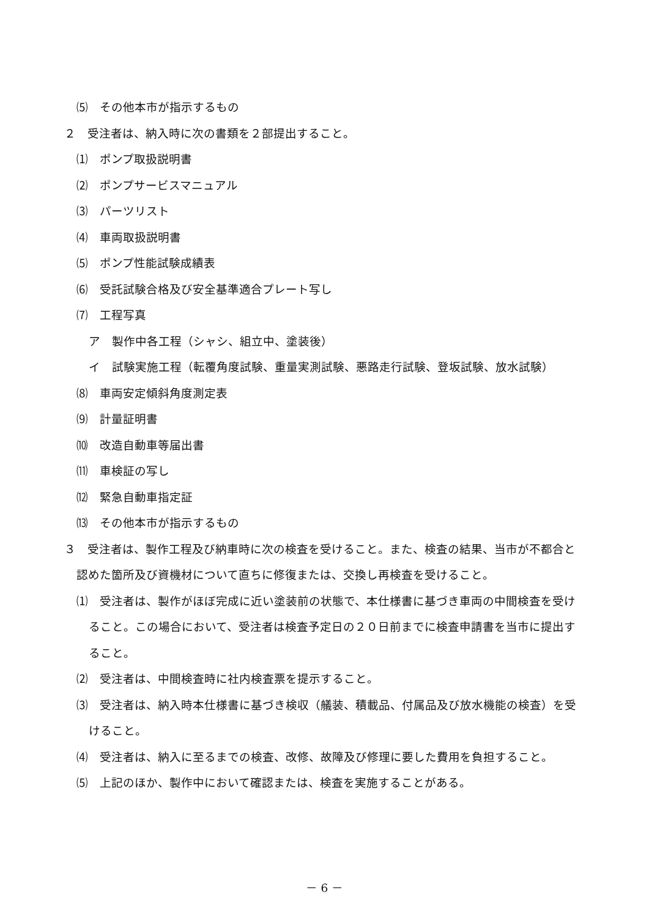⑸　その他本市が指示するもの
２　受注者は、納入時に次の書類を２部提出すること。
⑴　ポンプ取扱説明書
⑵　ポンプサービスマニュアル
⑶　パーツリスト
⑷　車両取扱説明書
⑸　ポンプ性能試験成績表
⑹　受託試験合格及び安全基準適合プレート写し
⑺　工程写真
ア　製作中各工程（シャシ、組立中、塗装後）
イ　試験実施工程（転覆角度試験、重量実測試験、悪路走行試験、登坂試験、放水試験）
⑻　車両安定傾斜角度測定表
⑼　計量証明書
⑽　改造自動車等届出書
⑾　車検証の写し
⑿　緊急自動車指定証
⒀　その他本市が指示するもの
３　受注者は、製作工程及び納車時に次の検査を受けること。また、検査の結果、当市が不都合と認めた箇所及び資機材について直ちに修復または、交換し再検査を受けること。
⑴　受注者は、製作がほぼ完成に近い塗装前の状態で、本仕様書に基づき車両の中間検査を受けること。この場合において、受注者は検査予定日の２０日前までに検査申請書を当市に提出すること。
⑵　受注者は、中間検査時に社内検査票を提示すること。
⑶　受注者は、納入時本仕様書に基づき検収（艤装、積載品、付属品及び放水機能の検査）を受けること。
⑷　受注者は、納入に至るまでの検査、改修、故障及び修理に要した費用を負担すること。
⑸　上記のほか、製作中において確認または、検査を実施することがある。
－ 6 －